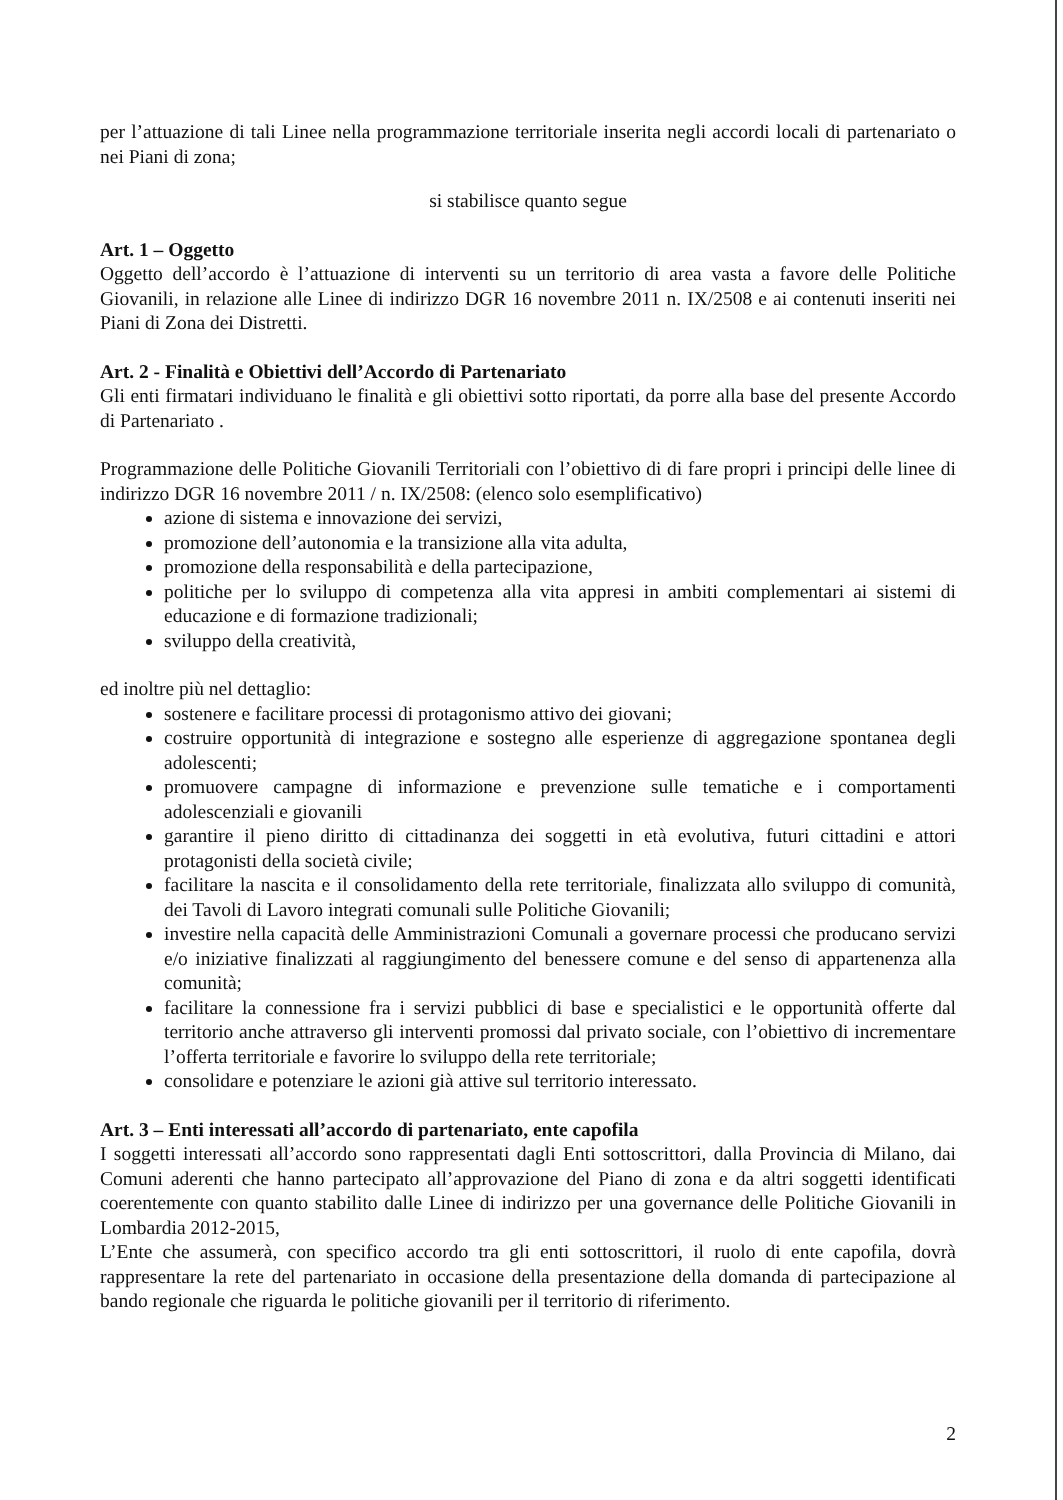per l’attuazione di tali Linee nella programmazione territoriale inserita negli accordi locali di partenariato o nei Piani di zona;
si stabilisce quanto segue
Art. 1 – Oggetto
Oggetto dell’accordo è l’attuazione di interventi su un territorio di area vasta a favore delle Politiche Giovanili, in relazione alle Linee di indirizzo DGR 16 novembre 2011 n. IX/2508 e ai contenuti inseriti nei Piani di Zona dei Distretti.
Art. 2 - Finalità e Obiettivi dell’Accordo di Partenariato
Gli enti firmatari individuano le finalità e gli obiettivi sotto riportati, da porre alla base del presente Accordo di Partenariato .
Programmazione delle Politiche Giovanili Territoriali con l’obiettivo di di fare propri i principi delle linee di indirizzo DGR 16 novembre 2011 / n. IX/2508: (elenco solo esemplificativo)
azione di sistema e innovazione dei servizi,
promozione dell’autonomia e la transizione alla vita adulta,
promozione della responsabilità e della partecipazione,
politiche per lo sviluppo di competenza alla vita appresi in ambiti complementari ai sistemi di educazione e di formazione tradizionali;
sviluppo della creatività,
ed inoltre più nel dettaglio:
sostenere e facilitare processi di protagonismo attivo dei giovani;
costruire opportunità di integrazione e sostegno alle esperienze di aggregazione spontanea degli adolescenti;
promuovere campagne di informazione e prevenzione sulle tematiche e i comportamenti adolescenziali e giovanili
garantire il pieno diritto di cittadinanza dei soggetti in età evolutiva, futuri cittadini e attori protagonisti della società civile;
facilitare la nascita e il consolidamento della rete territoriale, finalizzata allo sviluppo di comunità, dei Tavoli di Lavoro integrati comunali sulle Politiche Giovanili;
investire nella capacità delle Amministrazioni Comunali a governare processi che producano servizi e/o iniziative finalizzati al raggiungimento del benessere comune e del senso di appartenenza alla comunità;
facilitare la connessione fra i servizi pubblici di base e specialistici e le opportunità offerte dal territorio anche attraverso gli interventi promossi dal privato sociale, con l’obiettivo di incrementare l’offerta territoriale e favorire lo sviluppo della rete territoriale;
consolidare e potenziare le azioni già attive sul territorio interessato.
Art. 3 – Enti interessati all’accordo di partenariato, ente capofila
I soggetti interessati all’accordo sono rappresentati dagli Enti sottoscrittori, dalla Provincia di Milano, dai Comuni aderenti che hanno partecipato all’approvazione del Piano di zona e da altri soggetti identificati coerentemente con quanto stabilito dalle Linee di indirizzo per una governance delle Politiche Giovanili in Lombardia 2012-2015,
L’Ente che assumerà, con specifico accordo tra gli enti sottoscrittori, il ruolo di ente capofila, dovrà rappresentare la rete del partenariato in occasione della presentazione della domanda di partecipazione al bando regionale che riguarda le politiche giovanili per il territorio di riferimento.
2